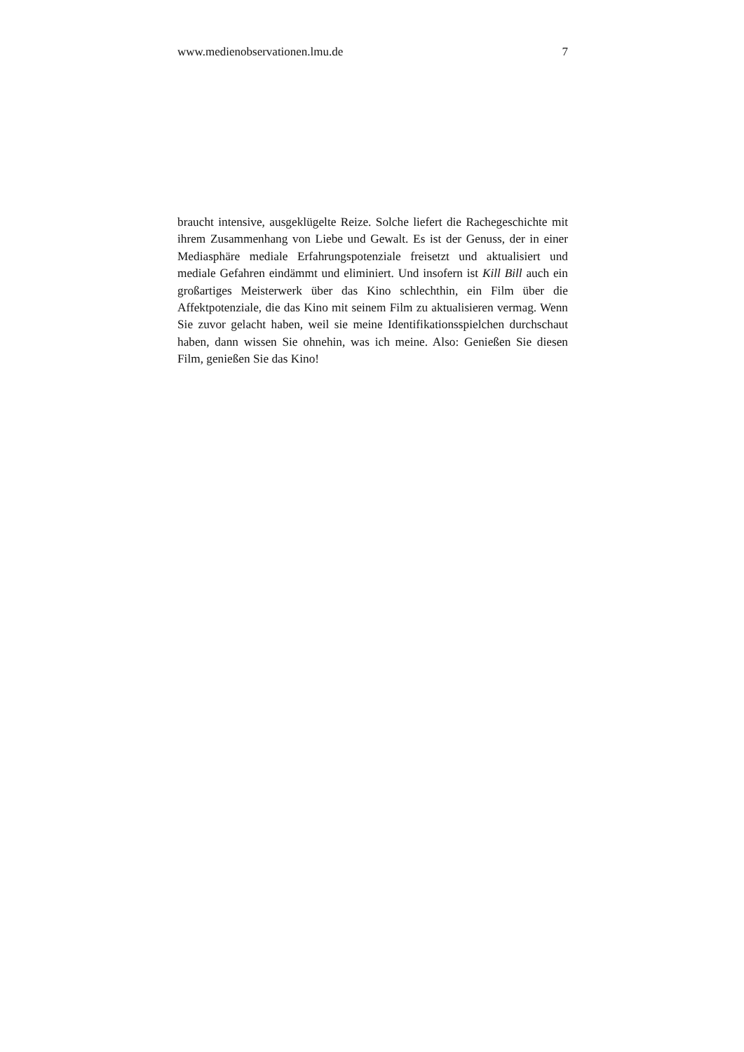www.medienobservationen.lmu.de 7
braucht intensive, ausgeklügelte Reize. Solche liefert die Rachegeschichte mit ihrem Zusammenhang von Liebe und Gewalt. Es ist der Genuss, der in einer Mediasphäre mediale Erfahrungspotenziale freisetzt und aktualisiert und mediale Gefahren eindämmt und eliminiert. Und insofern ist Kill Bill auch ein großartiges Meisterwerk über das Kino schlechthin, ein Film über die Affektpotenziale, die das Kino mit seinem Film zu aktualisieren vermag. Wenn Sie zuvor gelacht haben, weil sie meine Identifikationsspielchen durchschaut haben, dann wissen Sie ohnehin, was ich meine. Also: Genießen Sie diesen Film, genießen Sie das Kino!